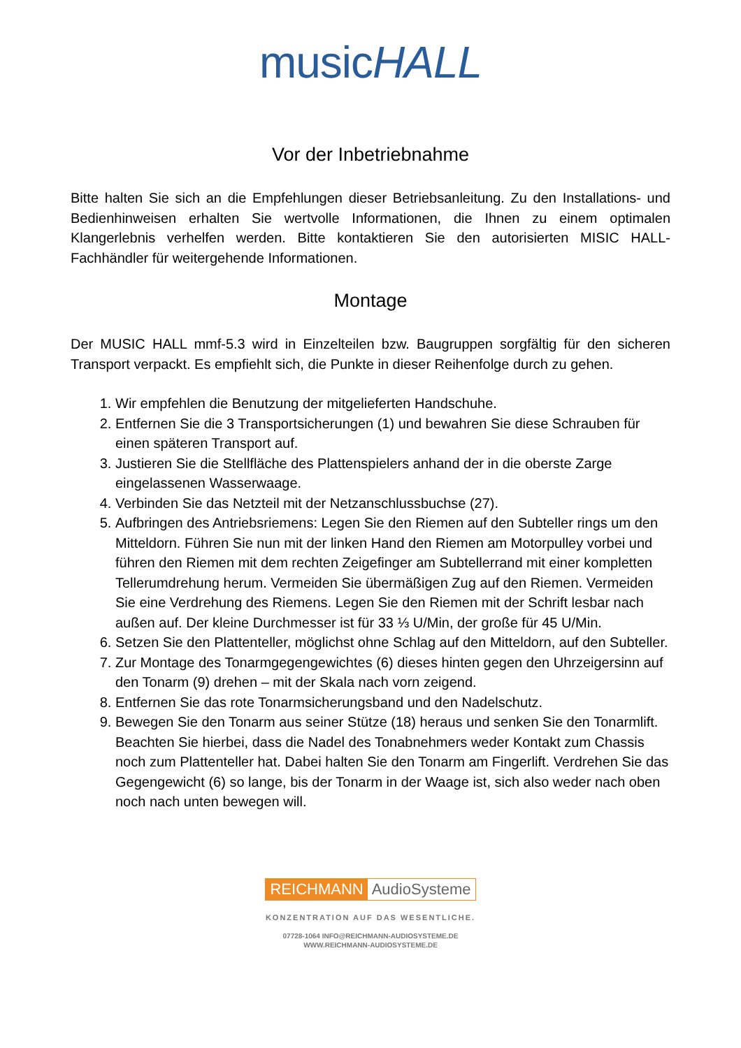musicHALL
Vor der Inbetriebnahme
Bitte halten Sie sich an die Empfehlungen dieser Betriebsanleitung. Zu den Installations- und Bedienhinweisen erhalten Sie wertvolle Informationen, die Ihnen zu einem optimalen Klangerlebnis verhelfen werden. Bitte kontaktieren Sie den autorisierten MISIC HALL-Fachhändler für weitergehende Informationen.
Montage
Der MUSIC HALL mmf-5.3 wird in Einzelteilen bzw. Baugruppen sorgfältig für den sicheren Transport verpackt. Es empfiehlt sich, die Punkte in dieser Reihenfolge durch zu gehen.
1. Wir empfehlen die Benutzung der mitgelieferten Handschuhe.
2. Entfernen Sie die 3 Transportsicherungen (1) und bewahren Sie diese Schrauben für einen späteren Transport auf.
3. Justieren Sie die Stellfläche des Plattenspielers anhand der in die oberste Zarge eingelassenen Wasserwaage.
4. Verbinden Sie das Netzteil mit der Netzanschlussbuchse (27).
5. Aufbringen des Antriebsriemens: Legen Sie den Riemen auf den Subteller rings um den Mitteldorn. Führen Sie nun mit der linken Hand den Riemen am Motorpulley vorbei und führen den Riemen mit dem rechten Zeigefinger am Subtellerrand mit einer kompletten Tellerumdrehung herum. Vermeiden Sie übermäßigen Zug auf den Riemen. Vermeiden Sie eine Verdrehung des Riemens. Legen Sie den Riemen mit der Schrift lesbar nach außen auf. Der kleine Durchmesser ist für 33 ⅓ U/Min, der große für 45 U/Min.
6. Setzen Sie den Plattenteller, möglichst ohne Schlag auf den Mitteldorn, auf den Subteller.
7. Zur Montage des Tonarmgegengewichtes (6) dieses hinten gegen den Uhrzeigersinn auf den Tonarm (9) drehen – mit der Skala nach vorn zeigend.
8. Entfernen Sie das rote Tonarmsicherungsband und den Nadelschutz.
9. Bewegen Sie den Tonarm aus seiner Stütze (18) heraus und senken Sie den Tonarmlift. Beachten Sie hierbei, dass die Nadel des Tonabnehmers weder Kontakt zum Chassis noch zum Plattenteller hat. Dabei halten Sie den Tonarm am Fingerlift. Verdrehen Sie das Gegengewicht (6) so lange, bis der Tonarm in der Waage ist, sich also weder nach oben noch nach unten bewegen will.
REICHMANN AudioSysteme
KONZENTRATION AUF DAS WESENTLICHE.
07728-1064 INFO@REICHMANN-AUDIOSYSTEME.DE
WWW.REICHMANN-AUDIOSYSTEME.DE